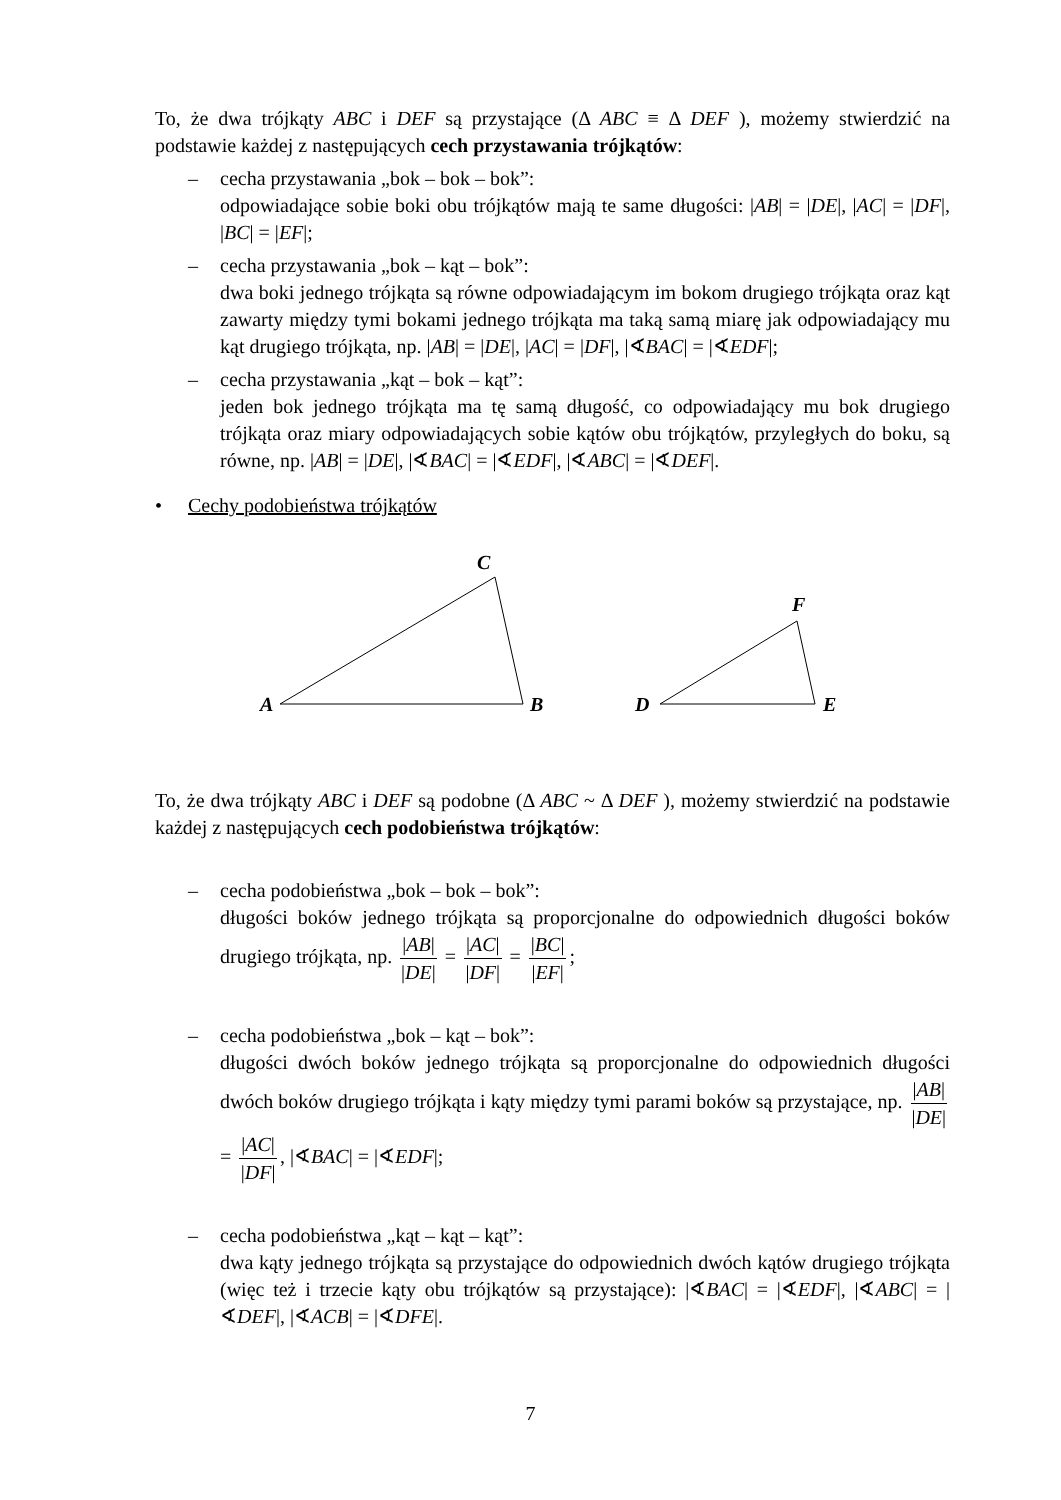To, że dwa trójkąty ABC i DEF są przystające (Δ ABC ≡ Δ DEF ), możemy stwierdzić na podstawie każdej z następujących cech przystawania trójkątów:
– cecha przystawania „bok – bok – bok”:
odpowiadające sobie boki obu trójkątów mają te same długości: |AB| = |DE|, |AC| = |DF|, |BC| = |EF|;
– cecha przystawania „bok – kąt – bok”:
dwa boki jednego trójkąta są równe odpowiadającym im bokom drugiego trójkąta oraz kąt zawarty między tymi bokami jednego trójkąta ma taką samą miarę jak odpowiadający mu kąt drugiego trójkąta, np. |AB| = |DE|, |AC| = |DF|, |∢BAC| = |∢EDF|;
– cecha przystawania „kąt – bok – kąt”:
jeden bok jednego trójkąta ma tę samą długość, co odpowiadający mu bok drugiego trójkąta oraz miary odpowiadających sobie kątów obu trójkątów, przyległych do boku, są równe, np. |AB| = |DE|, |∢BAC| = |∢EDF|, |∢ABC| = |∢DEF|.
• Cechy podobieństwa trójkątów
A
B
C
D
E
F
To, że dwa trójkąty ABC i DEF są podobne (Δ ABC ~ Δ DEF ), możemy stwierdzić na podstawie każdej z następujących cech podobieństwa trójkątów:
– cecha podobieństwa „bok – bok – bok”:
długości boków jednego trójkąta są proporcjonalne do odpowiednich długości boków drugiego trójkąta, np. |AB| |DE| = |AC| |DF| = |BC| |EF|;
– cecha podobieństwa „bok – kąt – bok”:
długości dwóch boków jednego trójkąta są proporcjonalne do odpowiednich długości dwóch boków drugiego trójkąta i kąty między tymi parami boków są przystające, np. |AB| |DE| = |AC| |DF|, |∢BAC| = |∢EDF|;
– cecha podobieństwa „kąt – kąt – kąt”:
dwa kąty jednego trójkąta są przystające do odpowiednich dwóch kątów drugiego trójkąta (więc też i trzecie kąty obu trójkątów są przystające): |∢BAC| = |∢EDF|, |∢ABC| = |∢DEF|, |∢ACB| = |∢DFE|.
7